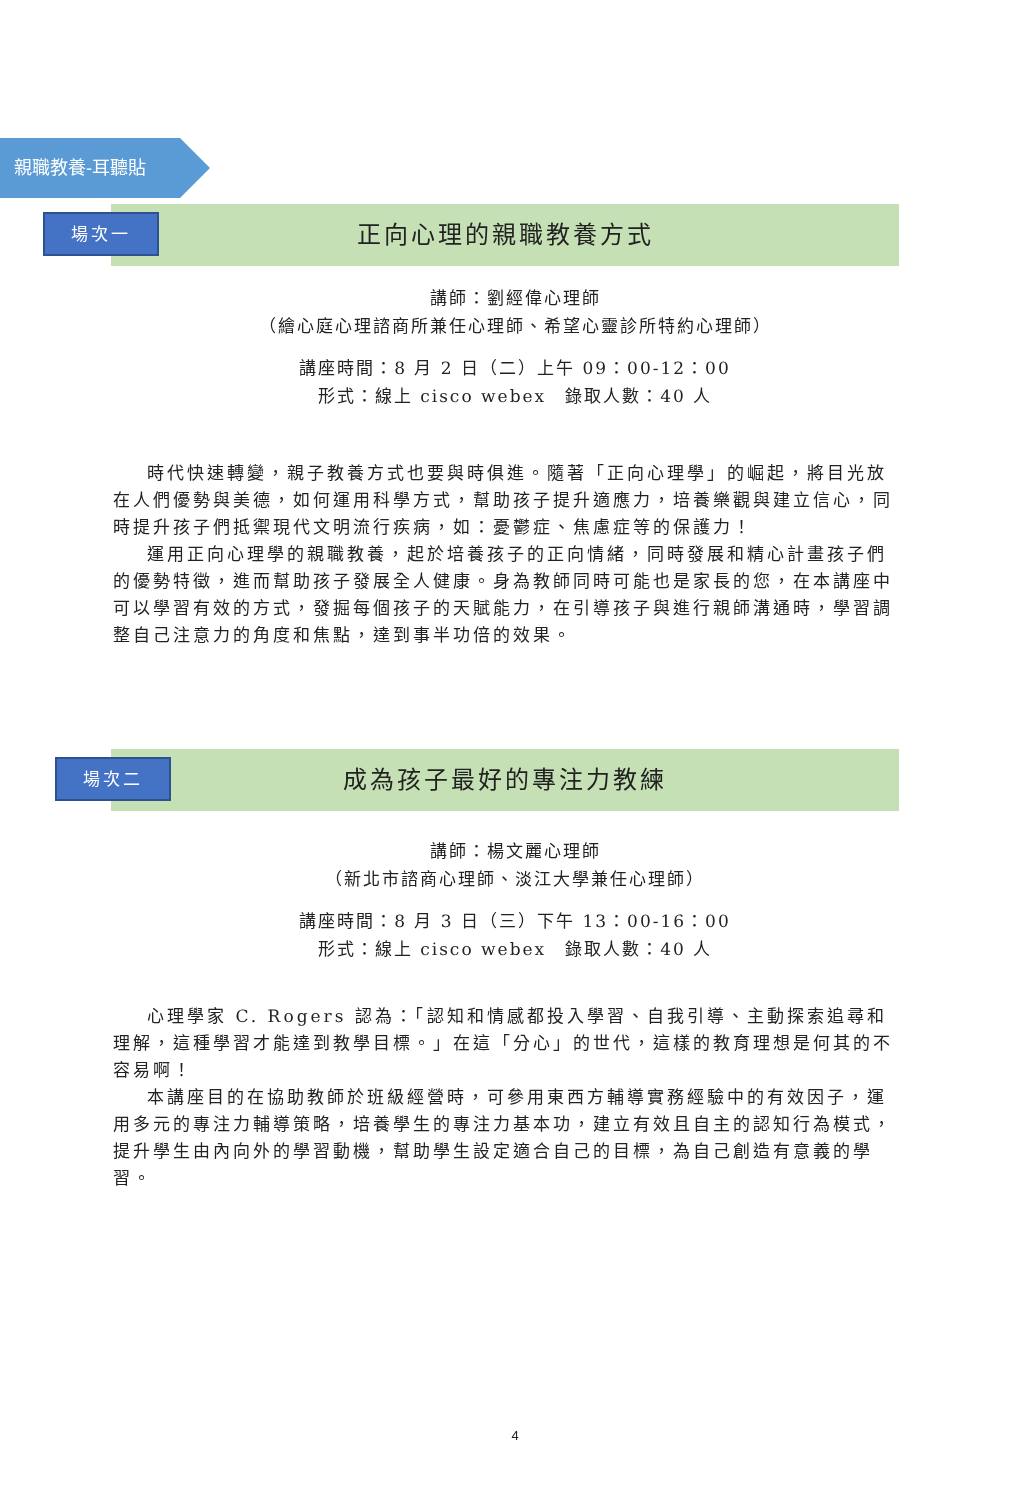親職教養-耳聽貼
場次一 正向心理的親職教養方式
講師：劉經偉心理師
（繪心庭心理諮商所兼任心理師、希望心靈診所特約心理師）
講座時間：8 月 2 日（二）上午 09：00-12：00
形式：線上 cisco webex　錄取人數：40 人
時代快速轉變，親子教養方式也要與時俱進。隨著「正向心理學」的崛起，將目光放在人們優勢與美德，如何運用科學方式，幫助孩子提升適應力，培養樂觀與建立信心，同時提升孩子們抵禦現代文明流行疾病，如：憂鬱症、焦慮症等的保護力！
運用正向心理學的親職教養，起於培養孩子的正向情緒，同時發展和精心計畫孩子們的優勢特徵，進而幫助孩子發展全人健康。身為教師同時可能也是家長的您，在本講座中可以學習有效的方式，發掘每個孩子的天賦能力，在引導孩子與進行親師溝通時，學習調整自己注意力的角度和焦點，達到事半功倍的效果。
場次二 成為孩子最好的專注力教練
講師：楊文麗心理師
（新北市諮商心理師、淡江大學兼任心理師）
講座時間：8 月 3 日（三）下午 13：00-16：00
形式：線上 cisco webex　錄取人數：40 人
心理學家 C. Rogers 認為：「認知和情感都投入學習、自我引導、主動探索追尋和理解，這種學習才能達到教學目標。」在這「分心」的世代，這樣的教育理想是何其的不容易啊！
本講座目的在協助教師於班級經營時，可參用東西方輔導實務經驗中的有效因子，運用多元的專注力輔導策略，培養學生的專注力基本功，建立有效且自主的認知行為模式，提升學生由內向外的學習動機，幫助學生設定適合自己的目標，為自己創造有意義的學習。
4